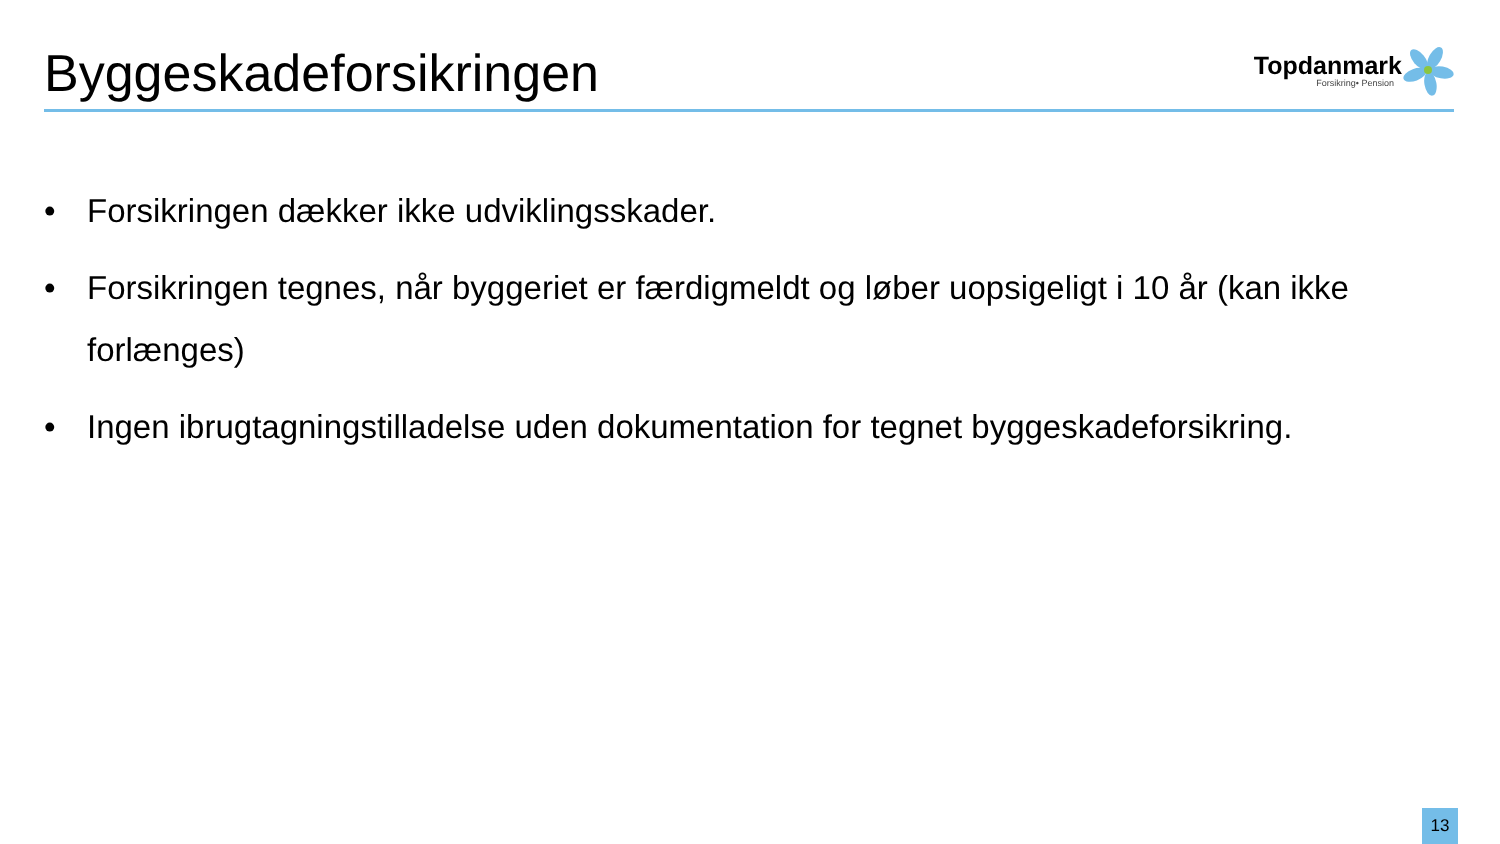Byggeskadeforsikringen
Topdanmark
Forsikring• Pension
• Forsikringen dækker ikke udviklingsskader.
• Forsikringen tegnes, når byggeriet er færdigmeldt og løber uopsigeligt i 10 år (kan ikke forlænges)
• Ingen ibrugtagningstilladelse uden dokumentation for tegnet byggeskadeforsikring.
13